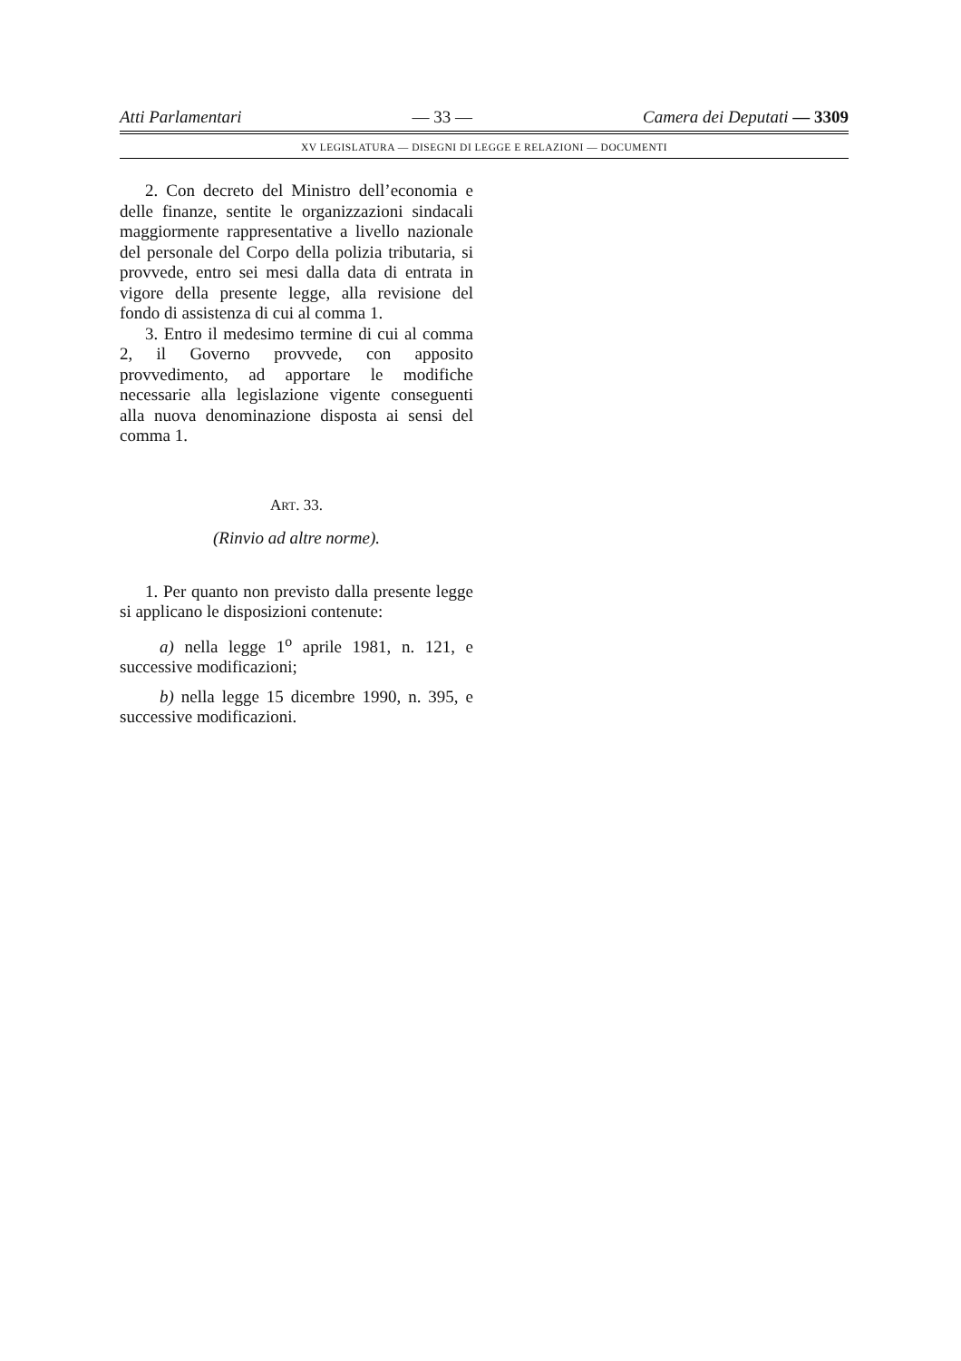Atti Parlamentari — 33 — Camera dei Deputati — 3309
XV LEGISLATURA — DISEGNI DI LEGGE E RELAZIONI — DOCUMENTI
2. Con decreto del Ministro dell’economia e delle finanze, sentite le organizzazioni sindacali maggiormente rappresentative a livello nazionale del personale del Corpo della polizia tributaria, si provvede, entro sei mesi dalla data di entrata in vigore della presente legge, alla revisione del fondo di assistenza di cui al comma 1.
3. Entro il medesimo termine di cui al comma 2, il Governo provvede, con apposito provvedimento, ad apportare le modifiche necessarie alla legislazione vigente conseguenti alla nuova denominazione disposta ai sensi del comma 1.
ART. 33.
(Rinvio ad altre norme).
1. Per quanto non previsto dalla presente legge si applicano le disposizioni contenute:
a) nella legge 1<sup>o</sup> aprile 1981, n. 121, e successive modificazioni;
b) nella legge 15 dicembre 1990, n. 395, e successive modificazioni.